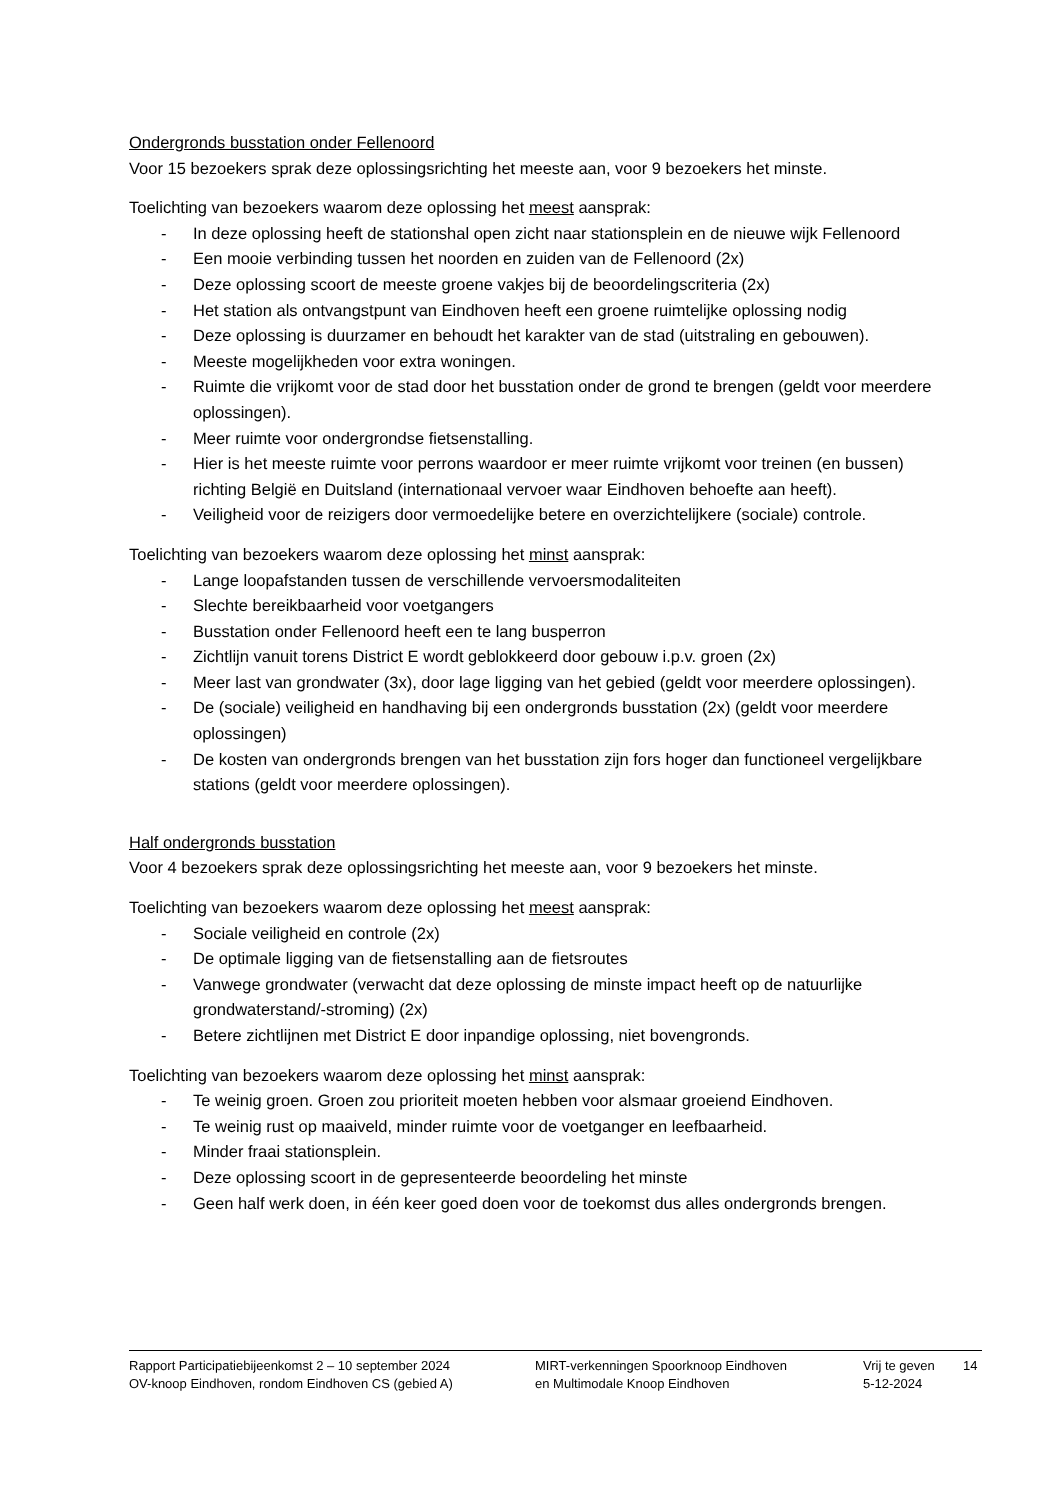Ondergronds busstation onder Fellenoord
Voor 15 bezoekers sprak deze oplossingsrichting het meeste aan, voor 9 bezoekers het minste.
Toelichting van bezoekers waarom deze oplossing het meest aansprak:
- In deze oplossing heeft de stationshal open zicht naar stationsplein en de nieuwe wijk Fellenoord
- Een mooie verbinding tussen het noorden en zuiden van de Fellenoord (2x)
- Deze oplossing scoort de meeste groene vakjes bij de beoordelingscriteria (2x)
- Het station als ontvangstpunt van Eindhoven heeft een groene ruimtelijke oplossing nodig
- Deze oplossing is duurzamer en behoudt het karakter van de stad (uitstraling en gebouwen).
- Meeste mogelijkheden voor extra woningen.
- Ruimte die vrijkomt voor de stad door het busstation onder de grond te brengen (geldt voor meerdere oplossingen).
- Meer ruimte voor ondergrondse fietsenstalling.
- Hier is het meeste ruimte voor perrons waardoor er meer ruimte vrijkomt voor treinen (en bussen) richting België en Duitsland (internationaal vervoer waar Eindhoven behoefte aan heeft).
- Veiligheid voor de reizigers door vermoedelijke betere en overzichtelijkere (sociale) controle.
Toelichting van bezoekers waarom deze oplossing het minst aansprak:
- Lange loopafstanden tussen de verschillende vervoersmodaliteiten
- Slechte bereikbaarheid voor voetgangers
- Busstation onder Fellenoord heeft een te lang busperron
- Zichtlijn vanuit torens District E wordt geblokkeerd door gebouw i.p.v. groen (2x)
- Meer last van grondwater (3x), door lage ligging van het gebied (geldt voor meerdere oplossingen).
- De (sociale) veiligheid en handhaving bij een ondergronds busstation (2x) (geldt voor meerdere oplossingen)
- De kosten van ondergronds brengen van het busstation zijn fors hoger dan functioneel vergelijkbare stations (geldt voor meerdere oplossingen).
Half ondergronds busstation
Voor 4 bezoekers sprak deze oplossingsrichting het meeste aan, voor 9 bezoekers het minste.
Toelichting van bezoekers waarom deze oplossing het meest aansprak:
- Sociale veiligheid en controle (2x)
- De optimale ligging van de fietsenstalling aan de fietsroutes
- Vanwege grondwater (verwacht dat deze oplossing de minste impact heeft op de natuurlijke grondwaterstand/-stroming) (2x)
- Betere zichtlijnen met District E door inpandige oplossing, niet bovengronds.
Toelichting van bezoekers waarom deze oplossing het minst aansprak:
- Te weinig groen. Groen zou prioriteit moeten hebben voor alsmaar groeiend Eindhoven.
- Te weinig rust op maaiveld, minder ruimte voor de voetganger en leefbaarheid.
- Minder fraai stationsplein.
- Deze oplossing scoort in de gepresenteerde beoordeling het minste
- Geen half werk doen, in één keer goed doen voor de toekomst dus alles ondergronds brengen.
Rapport Participatiebijeenkomst 2 – 10 september 2024
OV-knoop Eindhoven, rondom Eindhoven CS (gebied A)
MIRT-verkenningen Spoorknoop Eindhoven
en Multimodale Knoop Eindhoven
Vrij te geven
5-12-2024
14